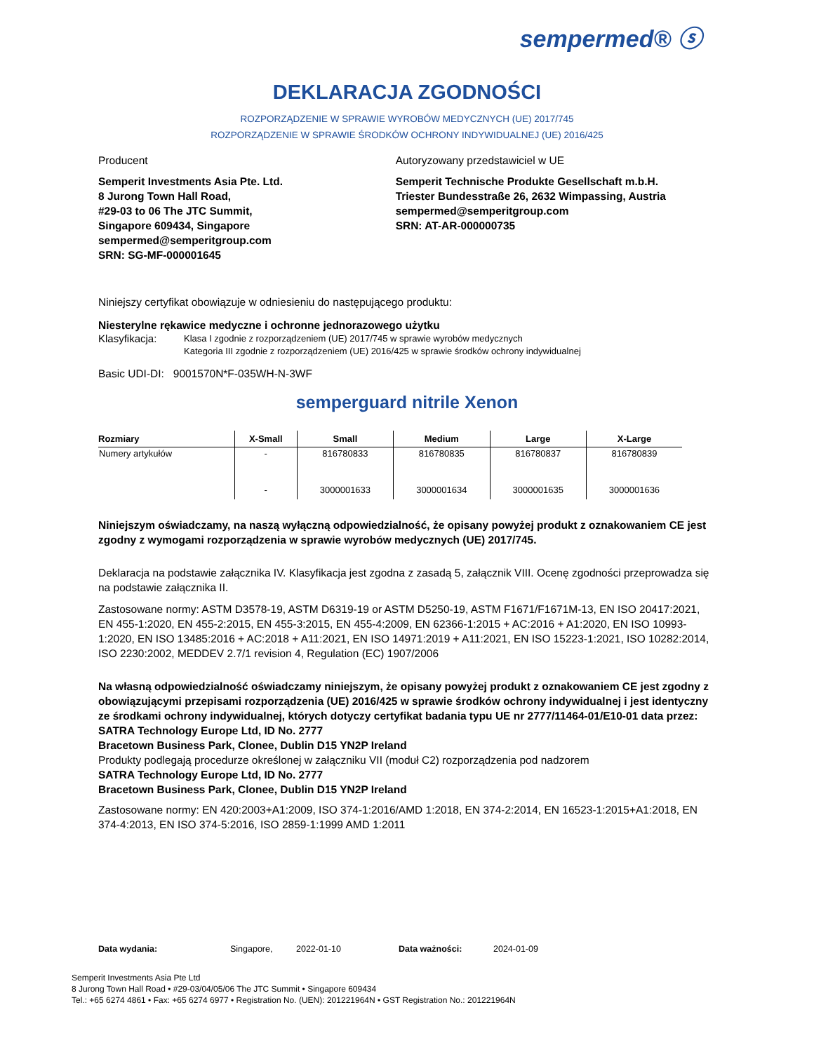sempermed® ⓢ
DEKLARACJA ZGODNOŚCI
ROZPORZĄDZENIE W SPRAWIE WYROBÓW MEDYCZNYCH (UE) 2017/745
ROZPORZĄDZENIE W SPRAWIE ŚRODKÓW OCHRONY INDYWIDUALNEJ (UE) 2016/425
Producent
Semperit Investments Asia Pte. Ltd.
8 Jurong Town Hall Road,
#29-03 to 06 The JTC Summit,
Singapore 609434, Singapore
sempermed@semperitgroup.com
SRN: SG-MF-000001645
Autoryzowany przedstawiciel w UE
Semperit Technische Produkte Gesellschaft m.b.H.
Triester Bundesstraße 26, 2632 Wimpassing, Austria
sempermed@semperitgroup.com
SRN: AT-AR-000000735
Niniejszy certyfikat obowiązuje w odniesieniu do następującego produktu:
Niesterylne rękawice medyczne i ochronne jednorazowego użytku
Klasyfikacja:
Klasa I zgodnie z rozporządzeniem (UE) 2017/745 w sprawie wyrobów medycznych
Kategoria III zgodnie z rozporządzeniem (UE) 2016/425 w sprawie środków ochrony indywidualnej
Basic UDI-DI: 9001570N*F-035WH-N-3WF
semperguard nitrile Xenon
| Rozmiary | X-Small | Small | Medium | Large | X-Large |
| --- | --- | --- | --- | --- | --- |
| Numery artykułów | - | 816780833 | 816780835 | 816780837 | 816780839 |
| | - | 3000001633 | 3000001634 | 3000001635 | 3000001636 |
Niniejszym oświadczamy, na naszą wyłączną odpowiedzialność, że opisany powyżej produkt z oznakowaniem CE jest zgodny z wymogami rozporządzenia w sprawie wyrobów medycznych (UE) 2017/745.
Deklaracja na podstawie załącznika IV. Klasyfikacja jest zgodna z zasadą 5, załącznik VIII. Ocenę zgodności przeprowadza się na podstawie załącznika II.
Zastosowane normy: ASTM D3578-19, ASTM D6319-19 or ASTM D5250-19, ASTM F1671/F1671M-13, EN ISO 20417:2021, EN 455-1:2020, EN 455-2:2015, EN 455-3:2015, EN 455-4:2009, EN 62366-1:2015 + AC:2016 + A1:2020, EN ISO 10993-1:2020, EN ISO 13485:2016 + AC:2018 + A11:2021, EN ISO 14971:2019 + A11:2021, EN ISO 15223-1:2021, ISO 10282:2014, ISO 2230:2002, MEDDEV 2.7/1 revision 4, Regulation (EC) 1907/2006
Na własną odpowiedzialność oświadczamy niniejszym, że opisany powyżej produkt z oznakowaniem CE jest zgodny z obowiązującymi przepisami rozporządzenia (UE) 2016/425 w sprawie środków ochrony indywidualnej i jest identyczny ze środkami ochrony indywidualnej, których dotyczy certyfikat badania typu UE nr 2777/11464-01/E10-01 data przez:
SATRA Technology Europe Ltd, ID No. 2777
Bracetown Business Park, Clonee, Dublin D15 YN2P Ireland
Produkty podlegają procedurze określonej w załączniku VII (moduł C2) rozporządzenia pod nadzorem
SATRA Technology Europe Ltd, ID No. 2777
Bracetown Business Park, Clonee, Dublin D15 YN2P Ireland
Zastosowane normy: EN 420:2003+A1:2009, ISO 374-1:2016/AMD 1:2018, EN 374-2:2014, EN 16523-1:2015+A1:2018, EN 374-4:2013, EN ISO 374-5:2016, ISO 2859-1:1999 AMD 1:2011
Data wydania: Singapore, 2022-01-10 Data ważności: 2024-01-09
Semperit Investments Asia Pte Ltd
8 Jurong Town Hall Road • #29-03/04/05/06 The JTC Summit • Singapore 609434
Tel.: +65 6274 4861 • Fax: +65 6274 6977 • Registration No. (UEN): 201221964N • GST Registration No.: 201221964N